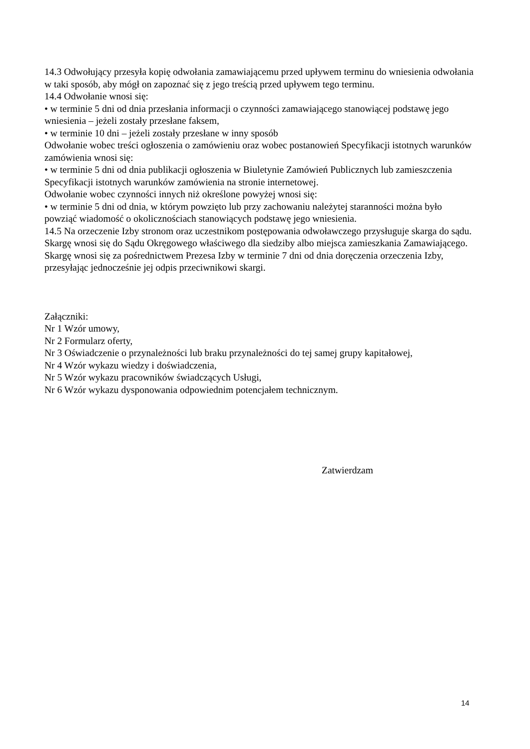14.3 Odwołujący przesyła kopię odwołania zamawiającemu przed upływem terminu do wniesienia odwołania w taki sposób, aby mógł on zapoznać się z jego treścią przed upływem tego terminu.
14.4 Odwołanie wnosi się:
• w terminie 5 dni od dnia przesłania informacji o czynności zamawiającego stanowiącej podstawę jego wniesienia – jeżeli zostały przesłane faksem,
• w terminie 10 dni – jeżeli zostały przesłane w inny sposób
Odwołanie wobec treści ogłoszenia o zamówieniu oraz wobec postanowień Specyfikacji istotnych warunków zamówienia wnosi się:
• w terminie 5 dni od dnia publikacji ogłoszenia w Biuletynie Zamówień Publicznych lub zamieszczenia Specyfikacji istotnych warunków zamówienia na stronie internetowej.
Odwołanie wobec czynności innych niż określone powyżej wnosi się:
• w terminie 5 dni od dnia, w którym powzięto lub przy zachowaniu należytej staranności można było powziąć wiadomość o okolicznościach stanowiących podstawę jego wniesienia.
14.5 Na orzeczenie Izby stronom oraz uczestnikom postępowania odwoławczego przysługuje skarga do sądu. Skargę wnosi się do Sądu Okręgowego właściwego dla siedziby albo miejsca zamieszkania Zamawiającego. Skargę wnosi się za pośrednictwem Prezesa Izby w terminie 7 dni od dnia doręczenia orzeczenia Izby, przesyłając jednocześnie jej odpis przeciwnikowi skargi.
Załączniki:
Nr 1 Wzór umowy,
Nr 2 Formularz oferty,
Nr 3 Oświadczenie o przynależności lub braku przynależności do tej samej grupy kapitałowej,
Nr 4 Wzór wykazu wiedzy i doświadczenia,
Nr 5 Wzór wykazu pracowników świadczących Usługi,
Nr 6 Wzór wykazu dysponowania odpowiednim potencjałem technicznym.
Zatwierdzam
14